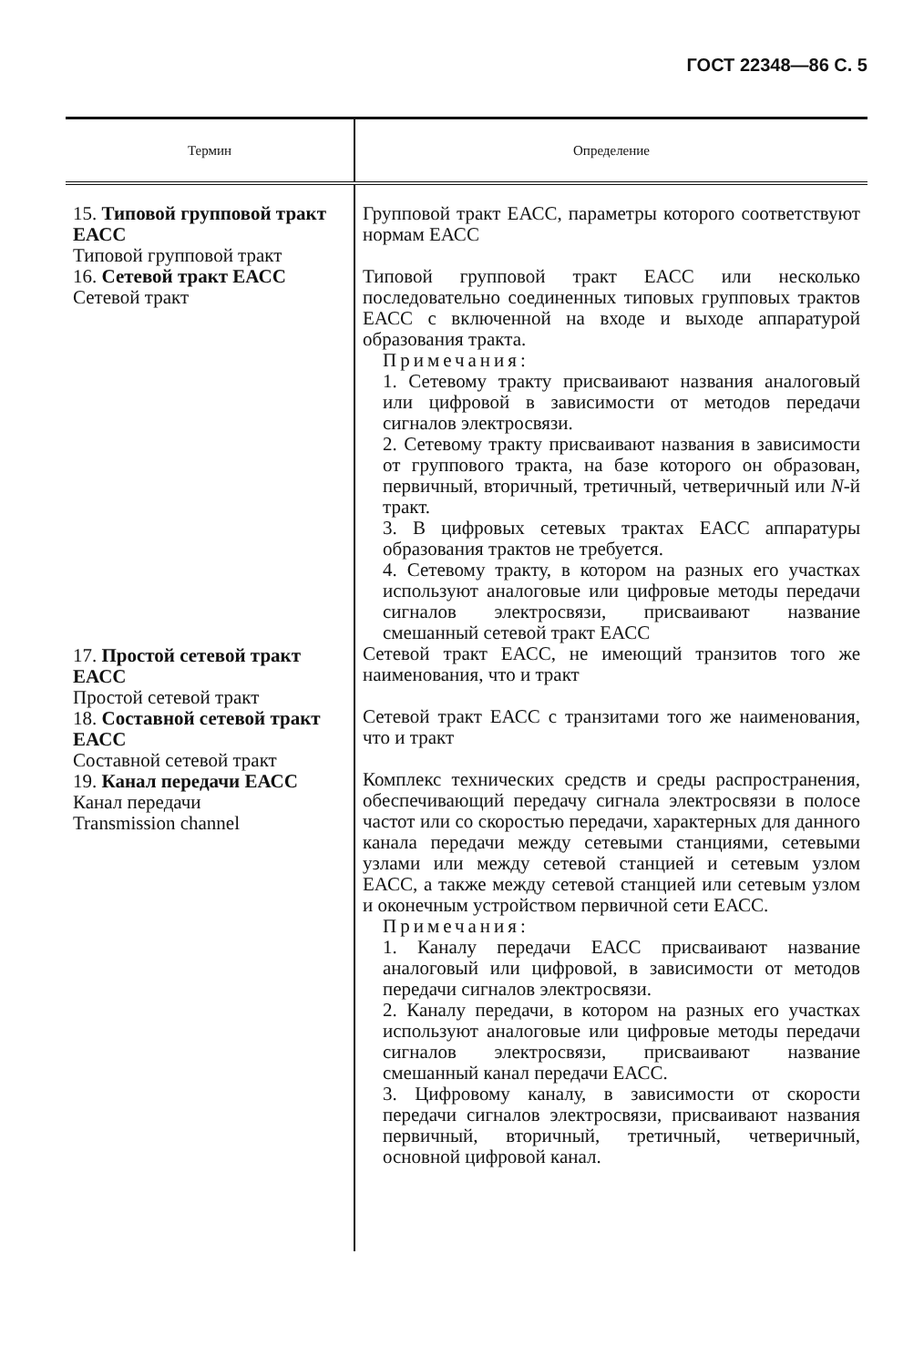ГОСТ 22348—86 С. 5
| Термин | Определение |
| --- | --- |
| 15. Типовой групповой тракт ЕАСС Типовой групповой тракт 16. Сетевой тракт ЕАСС Сетевой тракт 17. Простой сетевой тракт ЕАСС Простой сетевой тракт 18. Составной сетевой тракт ЕАСС Составной сетевой тракт 19. Канал передачи ЕАСС Канал передачи Transmission channel | Групповой тракт ЕАСС, параметры которого соответствуют нормам ЕАСС Типовой групповой тракт ЕАСС или несколько последовательно соединенных типовых групповых трактов ЕАСС с включенной на входе и выходе аппаратурой образования тракта. Примечания: 1. Сетевому тракту присваивают названия аналоговый или цифровой в зависимости от методов передачи сигналов электросвязи. 2. Сетевому тракту присваивают названия в зависимости от группового тракта, на базе которого он образован, первичный, вторичный, третичный, четверичный или N -й тракт. 3. В цифровых сетевых трактах ЕАСС аппаратуры образования трактов не требуется. 4. Сетевому тракту, в котором на разных его участках используют аналоговые или цифровые методы передачи сигналов электросвязи, присваивают название смешанный сетевой тракт ЕАСС Сетевой тракт ЕАСС, не имеющий транзитов того же наименования, что и тракт Сетевой тракт ЕАСС с транзитами того же наименования, что и тракт Комплекс технических средств и среды распространения, обеспечивающий передачу сигнала электросвязи в полосе частот или со скоростью передачи, характерных для данного канала передачи между сетевыми станциями, сетевыми узлами или между сетевой станцией и сетевым узлом ЕАСС, а также между сетевой станцией или сетевым узлом и оконечным устройством первичной сети ЕАСС. Примечания: 1. Каналу передачи ЕАСС присваивают название аналоговый или цифровой, в зависимости от методов передачи сигналов электросвязи. 2. Каналу передачи, в котором на разных его участках используют аналоговые или цифровые методы передачи сигналов электросвязи, присваивают название смешанный канал передачи ЕАСС. 3. Цифровому каналу, в зависимости от скорости передачи сигналов электросвязи, присваивают названия первичный, вторичный, третичный, четверичный, основной цифровой канал. |